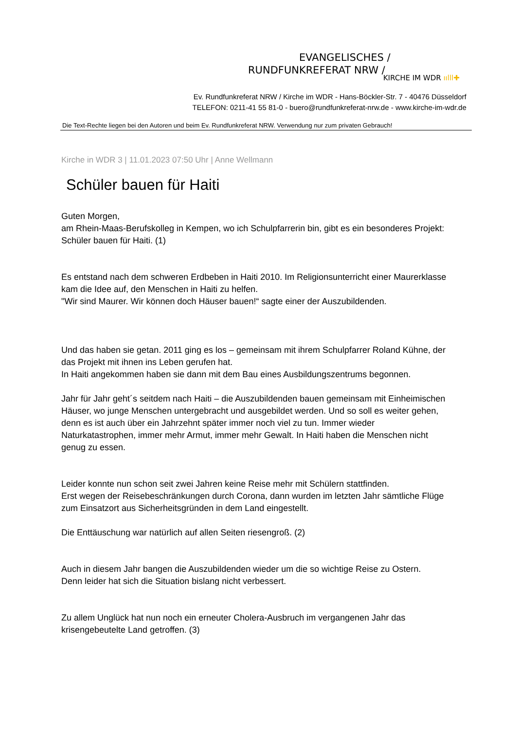EVANGELISCHES /
RUNDFUNKREFERAT NRW /
KIRCHE IM WDR ıılll✚
Ev. Rundfunkreferat NRW / Kirche im WDR - Hans-Böckler-Str. 7 - 40476 Düsseldorf
TELEFON: 0211-41 55 81-0 - buero@rundfunkreferat-nrw.de - www.kirche-im-wdr.de
Die Text-Rechte liegen bei den Autoren und beim Ev. Rundfunkreferat NRW. Verwendung nur zum privaten Gebrauch!
Kirche in WDR 3 | 11.01.2023 07:50 Uhr | Anne Wellmann
Schüler bauen für Haiti
Guten Morgen,
am Rhein-Maas-Berufskolleg in Kempen, wo ich Schulpfarrerin bin, gibt es ein besonderes Projekt: Schüler bauen für Haiti. (1)
Es entstand nach dem schweren Erdbeben in Haiti 2010. Im Religionsunterricht einer Maurerklasse kam die Idee auf, den Menschen in Haiti zu helfen.
"Wir sind Maurer. Wir können doch Häuser bauen!“ sagte einer der Auszubildenden.
Und das haben sie getan. 2011 ging es los – gemeinsam mit ihrem Schulpfarrer Roland Kühne, der das Projekt mit ihnen ins Leben gerufen hat.
In Haiti angekommen haben sie dann mit dem Bau eines Ausbildungszentrums begonnen.
Jahr für Jahr geht´s seitdem nach Haiti – die Auszubildenden bauen gemeinsam mit Einheimischen Häuser, wo junge Menschen untergebracht und ausgebildet werden. Und so soll es weiter gehen, denn es ist auch über ein Jahrzehnt später immer noch viel zu tun. Immer wieder Naturkatastrophen, immer mehr Armut, immer mehr Gewalt. In Haiti haben die Menschen nicht genug zu essen.
Leider konnte nun schon seit zwei Jahren keine Reise mehr mit Schülern stattfinden.
Erst wegen der Reisebeschränkungen durch Corona, dann wurden im letzten Jahr sämtliche Flüge zum Einsatzort aus Sicherheitsgründen in dem Land eingestellt.
Die Enttäuschung war natürlich auf allen Seiten riesengroß. (2)
Auch in diesem Jahr bangen die Auszubildenden wieder um die so wichtige Reise zu Ostern.
Denn leider hat sich die Situation bislang nicht verbessert.
Zu allem Unglück hat nun noch ein erneuter Cholera-Ausbruch im vergangenen Jahr das krisengebeutelte Land getroffen. (3)